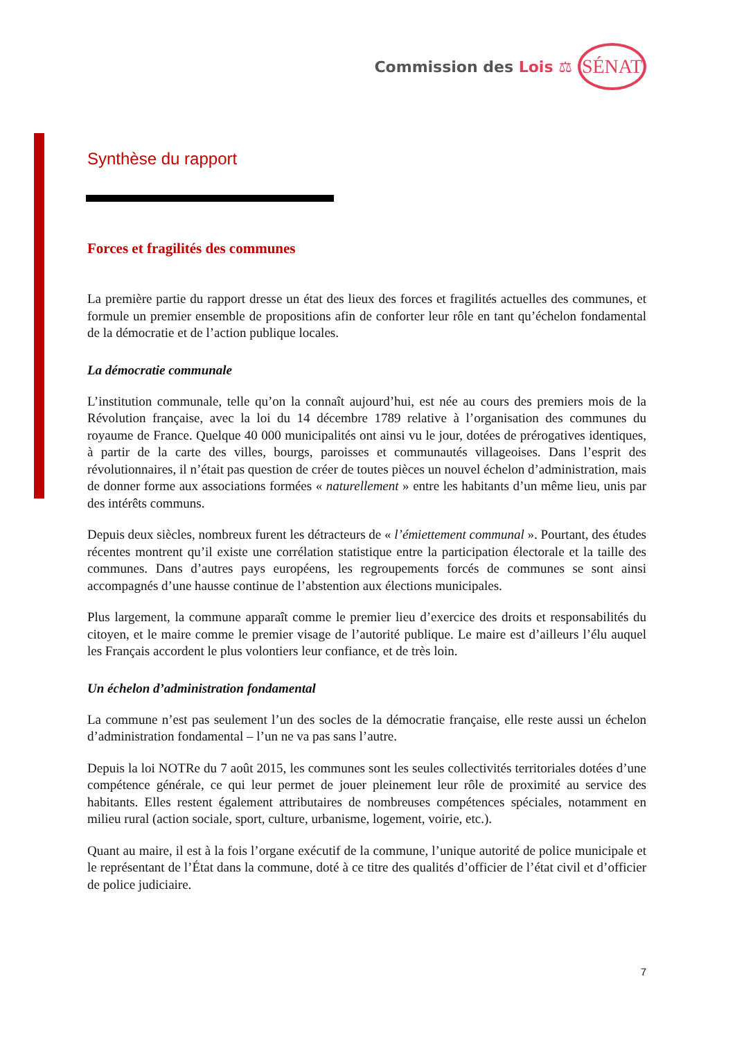Commission des Lois ⚖
SÉNAT
Synthèse du rapport
Forces et fragilités des communes
La première partie du rapport dresse un état des lieux des forces et fragilités actuelles des communes, et formule un premier ensemble de propositions afin de conforter leur rôle en tant qu’échelon fondamental de la démocratie et de l’action publique locales.
La démocratie communale
L’institution communale, telle qu’on la connaît aujourd’hui, est née au cours des premiers mois de la Révolution française, avec la loi du 14 décembre 1789 relative à l’organisation des communes du royaume de France. Quelque 40 000 municipalités ont ainsi vu le jour, dotées de prérogatives identiques, à partir de la carte des villes, bourgs, paroisses et communautés villageoises. Dans l’esprit des révolutionnaires, il n’était pas question de créer de toutes pièces un nouvel échelon d’administration, mais de donner forme aux associations formées « naturellement » entre les habitants d’un même lieu, unis par des intérêts communs.
Depuis deux siècles, nombreux furent les détracteurs de « l’émiettement communal ». Pourtant, des études récentes montrent qu’il existe une corrélation statistique entre la participation électorale et la taille des communes. Dans d’autres pays européens, les regroupements forcés de communes se sont ainsi accompagnés d’une hausse continue de l’abstention aux élections municipales.
Plus largement, la commune apparaît comme le premier lieu d’exercice des droits et responsabilités du citoyen, et le maire comme le premier visage de l’autorité publique. Le maire est d’ailleurs l’élu auquel les Français accordent le plus volontiers leur confiance, et de très loin.
Un échelon d’administration fondamental
La commune n’est pas seulement l’un des socles de la démocratie française, elle reste aussi un échelon d’administration fondamental – l’un ne va pas sans l’autre.
Depuis la loi NOTRe du 7 août 2015, les communes sont les seules collectivités territoriales dotées d’une compétence générale, ce qui leur permet de jouer pleinement leur rôle de proximité au service des habitants. Elles restent également attributaires de nombreuses compétences spéciales, notamment en milieu rural (action sociale, sport, culture, urbanisme, logement, voirie, etc.).
Quant au maire, il est à la fois l’organe exécutif de la commune, l’unique autorité de police municipale et le représentant de l’État dans la commune, doté à ce titre des qualités d’officier de l’état civil et d’officier de police judiciaire.
7